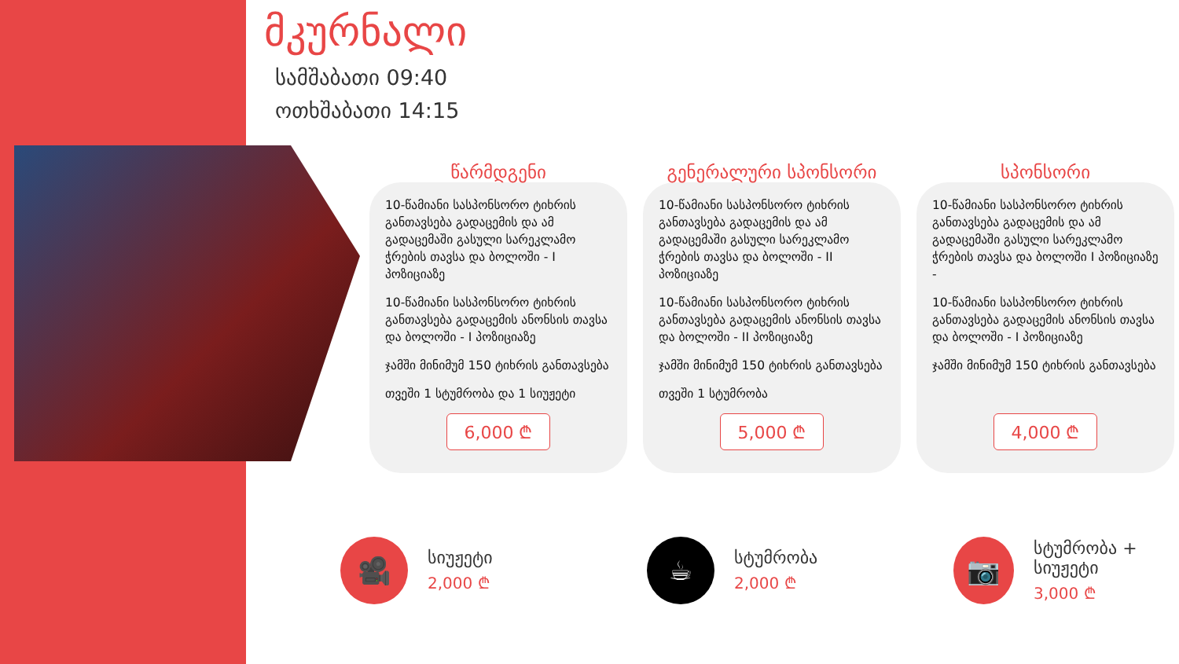მკურნალი
სამშაბათი 09:40
ოთხშაბათი 14:15
წარმდგენი
10-წამიანი სასპონსორო ტიხრის განთავსება გადაცემის და ამ გადაცემაში გასული სარეკლამო ჭრების თავსა და ბოლოში - I პოზიციაზე
10-წამიანი სასპონსორო ტიხრის განთავსება გადაცემის ანონსის თავსა და ბოლოში - I პოზიციაზე
ჯამში მინიმუმ 150 ტიხრის განთავსება
თვეში 1 სტუმრობა და 1 სიუჟეტი
6,000 ₾
გენერალური სპონსორი
10-წამიანი სასპონსორო ტიხრის განთავსება გადაცემის და ამ გადაცემაში გასული სარეკლამო ჭრების თავსა და ბოლოში - II პოზიციაზე
10-წამიანი სასპონსორო ტიხრის განთავსება გადაცემის ანონსის თავსა და ბოლოში - II პოზიციაზე
ჯამში მინიმუმ 150 ტიხრის განთავსება
თვეში 1 სტუმრობა
5,000 ₾
სპონსორი
10-წამიანი სასპონსორო ტიხრის განთავსება გადაცემის და ამ გადაცემაში გასული სარეკლამო ჭრების თავსა და ბოლოში I პოზიციაზე -
10-წამიანი სასპონსორო ტიხრის განთავსება გადაცემის ანონსის თავსა და ბოლოში - I პოზიციაზე
ჯამში მინიმუმ 150 ტიხრის განთავსება
4,000 ₾
🎥
სიუჟეტი
2,000 ₾
☕
სტუმრობა
2,000 ₾
📷
სტუმრობა + სიუჟეტი
3,000 ₾